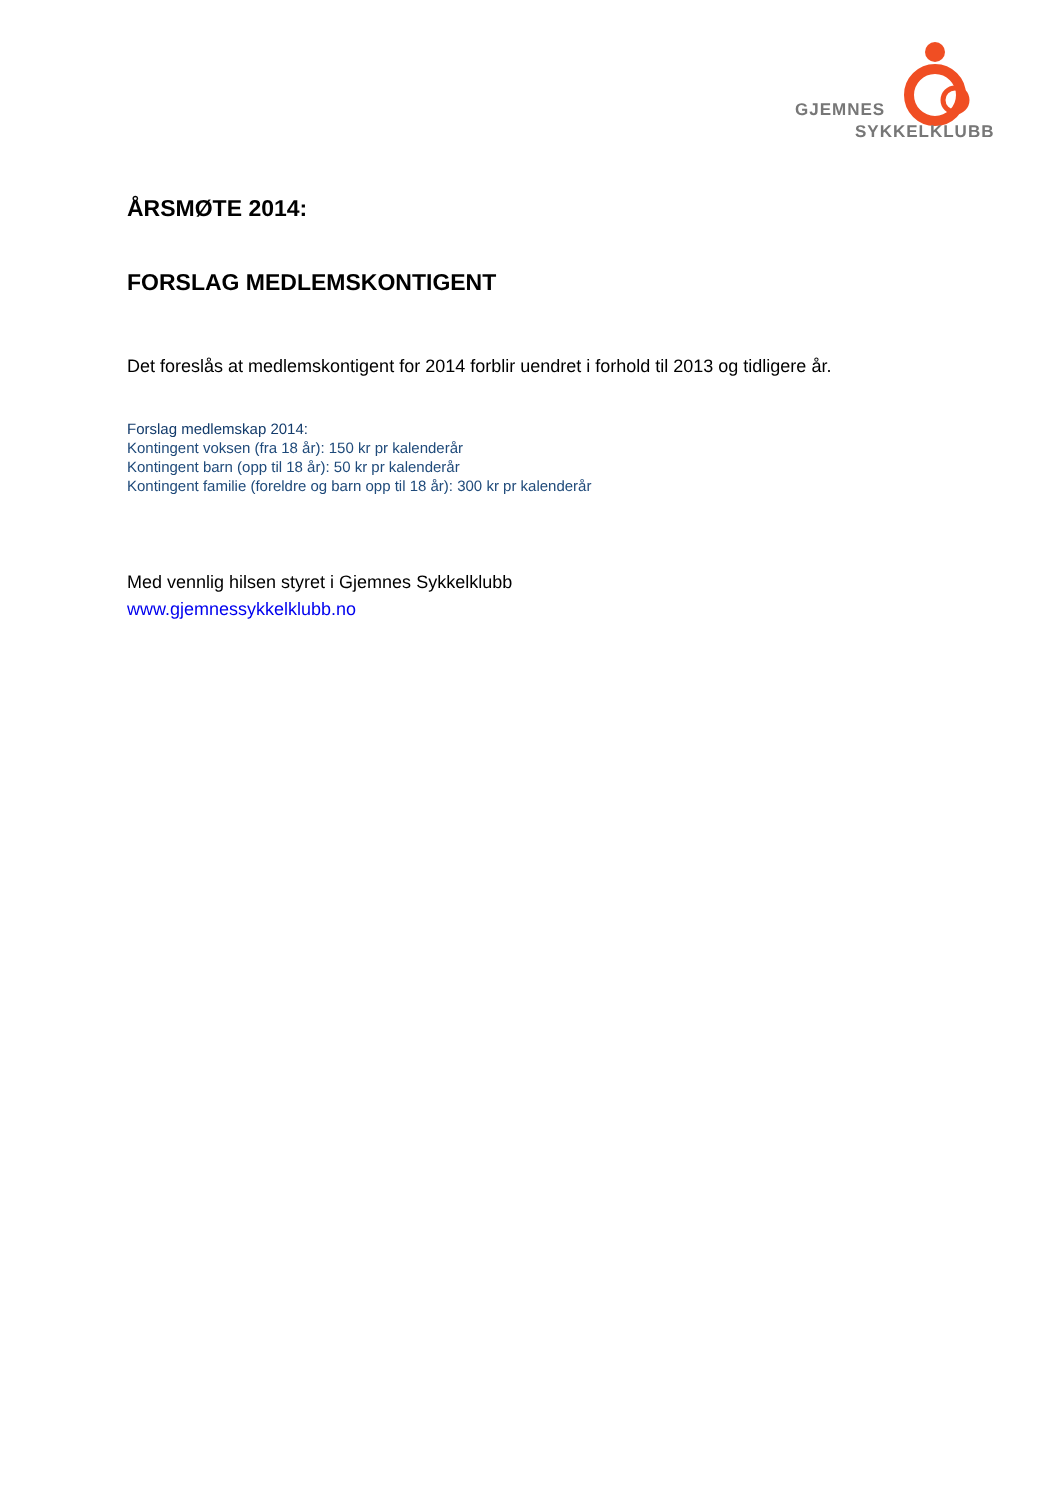GJEMNES
SYKKELKLUBB
ÅRSMØTE 2014:
FORSLAG MEDLEMSKONTIGENT
Det foreslås at medlemskontigent for 2014 forblir uendret i forhold til 2013 og tidligere år.
Forslag medlemskap 2014:
Kontingent voksen (fra 18 år): 150 kr pr kalenderår
Kontingent barn (opp til 18 år): 50 kr pr kalenderår
Kontingent familie (foreldre og barn opp til 18 år): 300 kr pr kalenderår
Med vennlig hilsen styret i Gjemnes Sykkelklubb
www.gjemnessykkelklubb.no